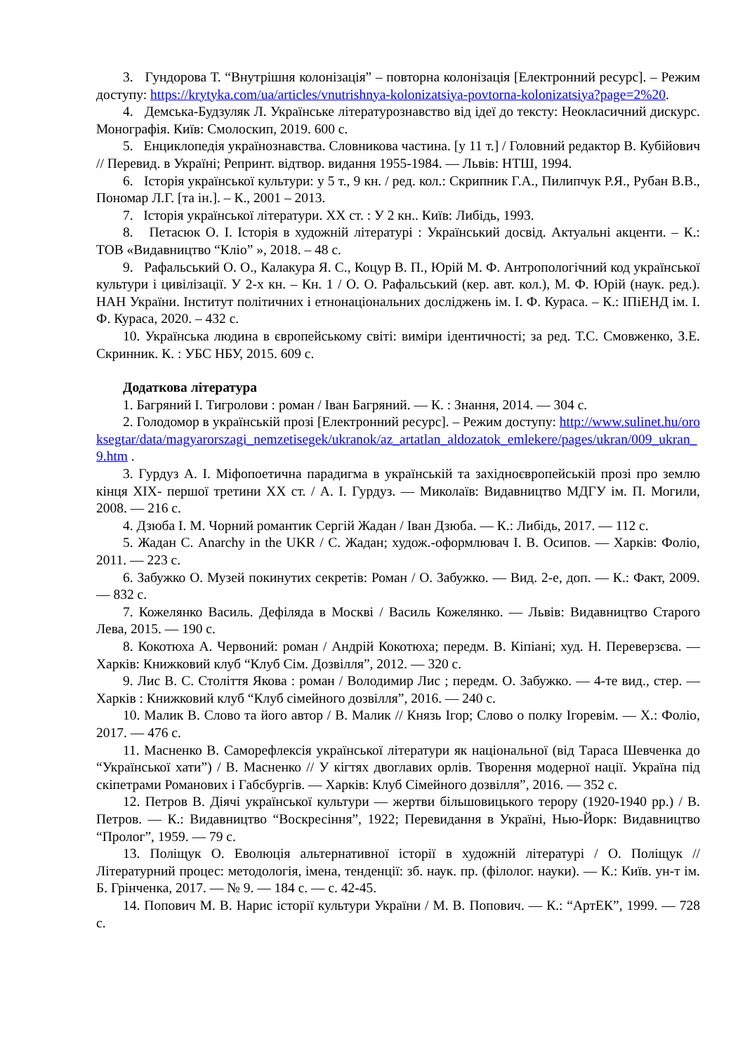3. Гундорова Т. “Внутрішня колонізація” – повторна колонізація [Електронний ресурс]. – Режим доступу: https://krytyka.com/ua/articles/vnutrishnya-kolonizatsiya-povtorna-kolonizatsiya?page=2%20.
4. Демська-Будзуляк Л. Українське літературознавство від ідеї до тексту: Неокласичний дискурс. Монографія. Київ: Смолоскип, 2019. 600 с.
5. Енциклопедія українознавства. Словникова частина. [у 11 т.] / Головний редактор В. Кубійович // Перевид. в Україні; Репринт. відтвор. видання 1955-1984. — Львів: НТШ, 1994.
6. Історія української культури: у 5 т., 9 кн. / ред. кол.: Скрипник Г.А., Пилипчук Р.Я., Рубан В.В., Пономар Л.Г. [та ін.]. – К., 2001 – 2013.
7. Історія української літератури. ХХ ст. : У 2 кн.. Київ: Либідь, 1993.
8. Петасюк О. І. Історія в художній літературі : Український досвід. Актуальні акценти. – К.: ТОВ «Видавництво “Кліо” », 2018. – 48 с.
9. Рафальський О. О., Калакура Я. С., Коцур В. П., Юрій М. Ф. Антропологічний код української культури і цивілізації. У 2-х кн. – Кн. 1 / О. О. Рафальський (кер. авт. кол.), М. Ф. Юрій (наук. ред.). НАН України. Інститут політичних і етнонаціональних досліджень ім. І. Ф. Кураса. – К.: ІПіЕНД ім. І. Ф. Кураса, 2020. – 432 с.
10. Українська людина в європейському світі: виміри ідентичності; за ред. Т.С. Смовженко, З.Е. Скринник. К. : УБС НБУ, 2015. 609 с.
Додаткова література
1. Багряний І. Тигролови : роман / Іван Багряний. — К. : Знання, 2014. — 304 с.
2. Голодомор в українській прозі [Електронний ресурс]. – Режим доступу: http://www.sulinet.hu/oroksegtar/data/magyarorszagi_nemzetisegek/ukranok/az_artatlan_aldozatok_emlekere/pages/ukran/009_ukran_9.htm .
3. Гурдуз А. І. Міфопоетична парадигма в українській та західноєвропейській прозі про землю кінця ХІХ- першої третини ХХ ст. / А. І. Гурдуз. — Миколаїв: Видавництво МДГУ ім. П. Могили, 2008. — 216 с.
4. Дзюба І. М. Чорний романтик Сергій Жадан / Іван Дзюба. — К.: Либідь, 2017. — 112 с.
5. Жадан С. Anarchy in the UKR / С. Жадан; худож.-оформлювач І. В. Осипов. — Харків: Фоліо, 2011. — 223 с.
6. Забужко О. Музей покинутих секретів: Роман / О. Забужко. — Вид. 2-е, доп. — К.: Факт, 2009. — 832 с.
7. Кожелянко Василь. Дефіляда в Москві / Василь Кожелянко. — Львів: Видавництво Старого Лева, 2015. — 190 с.
8. Кокотюха А. Червоний: роман / Андрій Кокотюха; передм. В. Кіпіані; худ. Н. Переверзєва. — Харків: Книжковий клуб “Клуб Сім. Дозвілля”, 2012. — 320 с.
9. Лис В. С. Століття Якова : роман / Володимир Лис ; передм. О. Забужко. — 4-те вид., стер. — Харків : Книжковий клуб “Клуб сімейного дозвілля”, 2016. — 240 с.
10. Малик В. Слово та його автор / В. Малик // Князь Ігор; Слово о полку Ігоревім. — Х.: Фоліо, 2017. — 476 с.
11. Масненко В. Саморефлексія української літератури як національної (від Тараса Шевченка до “Української хати”) / В. Масненко // У кігтях двоглавих орлів. Творення модерної нації. Україна під скіпетрами Романових і Габсбургів. — Харків: Клуб Сімейного дозвілля”, 2016. — 352 с.
12. Петров В. Діячі української культури — жертви більшовицького терору (1920-1940 рр.) / В. Петров. — К.: Видавництво “Воскресіння”, 1922; Перевидання в Україні, Нью-Йорк: Видавництво “Пролог”, 1959. — 79 с.
13. Поліщук О. Еволюція альтернативної історії в художній літературі / О. Поліщук // Літературний процес: методологія, імена, тенденції: зб. наук. пр. (філолог. науки). — К.: Київ. ун-т ім. Б. Грінченка, 2017. — № 9. — 184 с. — с. 42-45.
14. Попович М. В. Нарис історії культури України / М. В. Попович. — К.: “АртЕК”, 1999. — 728 с.